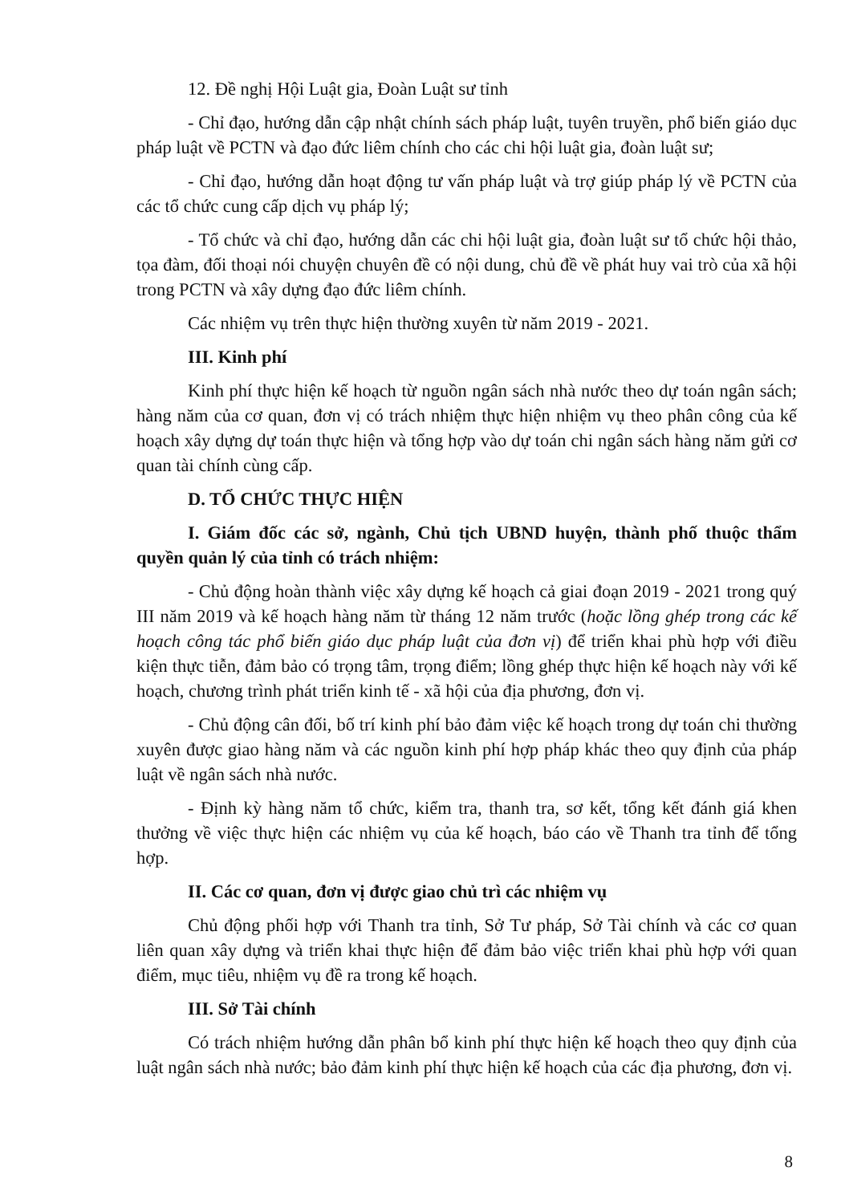12. Đề nghị Hội Luật gia, Đoàn Luật sư tỉnh
- Chỉ đạo, hướng dẫn cập nhật chính sách pháp luật, tuyên truyền, phổ biến giáo dục pháp luật về PCTN và đạo đức liêm chính cho các chi hội luật gia, đoàn luật sư;
- Chỉ đạo, hướng dẫn hoạt động tư vấn pháp luật và trợ giúp pháp lý về PCTN của các tổ chức cung cấp dịch vụ pháp lý;
- Tổ chức và chỉ đạo, hướng dẫn các chi hội luật gia, đoàn luật sư tổ chức hội thảo, tọa đàm, đối thoại nói chuyện chuyên đề có nội dung, chủ đề về phát huy vai trò của xã hội trong PCTN và xây dựng đạo đức liêm chính.
Các nhiệm vụ trên thực hiện thường xuyên từ năm 2019 - 2021.
III. Kinh phí
Kinh phí thực hiện kế hoạch từ nguồn ngân sách nhà nước theo dự toán ngân sách; hàng năm của cơ quan, đơn vị có trách nhiệm thực hiện nhiệm vụ theo phân công của kế hoạch xây dựng dự toán thực hiện và tổng hợp vào dự toán chi ngân sách hàng năm gửi cơ quan tài chính cùng cấp.
D. TỔ CHỨC THỰC HIỆN
I. Giám đốc các sở, ngành, Chủ tịch UBND huyện, thành phố thuộc thẩm quyền quản lý của tỉnh có trách nhiệm:
- Chủ động hoàn thành việc xây dựng kế hoạch cả giai đoạn 2019 - 2021 trong quý III năm 2019 và kế hoạch hàng năm từ tháng 12 năm trước (hoặc lồng ghép trong các kế hoạch công tác phổ biến giáo dục pháp luật của đơn vị) để triển khai phù hợp với điều kiện thực tiễn, đảm bảo có trọng tâm, trọng điểm; lồng ghép thực hiện kế hoạch này với kế hoạch, chương trình phát triển kinh tế - xã hội của địa phương, đơn vị.
- Chủ động cân đối, bố trí kinh phí bảo đảm việc kế hoạch trong dự toán chi thường xuyên được giao hàng năm và các nguồn kinh phí hợp pháp khác theo quy định của pháp luật về ngân sách nhà nước.
- Định kỳ hàng năm tổ chức, kiểm tra, thanh tra, sơ kết, tổng kết đánh giá khen thưởng về việc thực hiện các nhiệm vụ của kế hoạch, báo cáo về Thanh tra tỉnh để tổng hợp.
II. Các cơ quan, đơn vị được giao chủ trì các nhiệm vụ
Chủ động phối hợp với Thanh tra tỉnh, Sở Tư pháp, Sở Tài chính và các cơ quan liên quan xây dựng và triển khai thực hiện để đảm bảo việc triển khai phù hợp với quan điểm, mục tiêu, nhiệm vụ đề ra trong kế hoạch.
III. Sở Tài chính
Có trách nhiệm hướng dẫn phân bổ kinh phí thực hiện kế hoạch theo quy định của luật ngân sách nhà nước; bảo đảm kinh phí thực hiện kế hoạch của các địa phương, đơn vị.
8